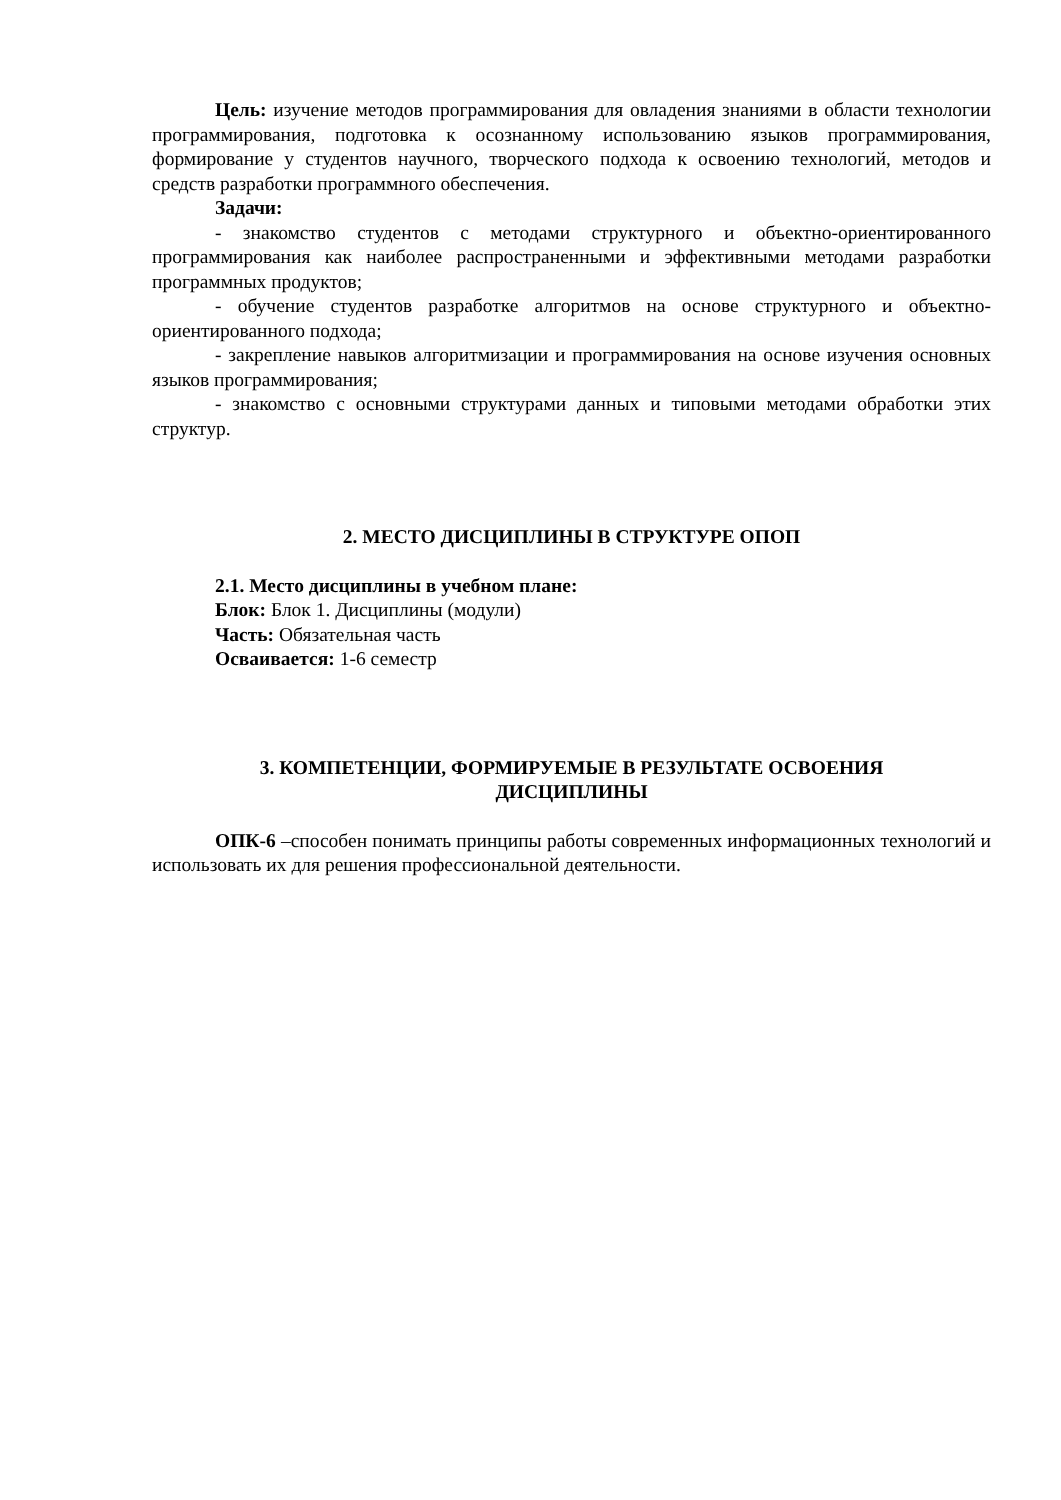Цель: изучение методов программирования для овладения знаниями в области технологии программирования, подготовка к осознанному использованию языков программирования, формирование у студентов научного, творческого подхода к освоению технологий, методов и средств разработки программного обеспечения.
Задачи:
- знакомство студентов с методами структурного и объектно-ориентированного программирования как наиболее распространенными и эффективными методами разработки программных продуктов;
- обучение студентов разработке алгоритмов на основе структурного и объектно-ориентированного подхода;
- закрепление навыков алгоритмизации и программирования на основе изучения основных языков программирования;
- знакомство с основными структурами данных и типовыми методами обработки этих структур.
2. МЕСТО ДИСЦИПЛИНЫ В СТРУКТУРЕ ОПОП
2.1. Место дисциплины в учебном плане:
Блок: Блок 1. Дисциплины (модули)
Часть: Обязательная часть
Осваивается: 1-6 семестр
3. КОМПЕТЕНЦИИ, ФОРМИРУЕМЫЕ В РЕЗУЛЬТАТЕ ОСВОЕНИЯ
ДИСЦИПЛИНЫ
ОПК-6 –способен понимать принципы работы современных информационных технологий и использовать их для решения профессиональной деятельности.